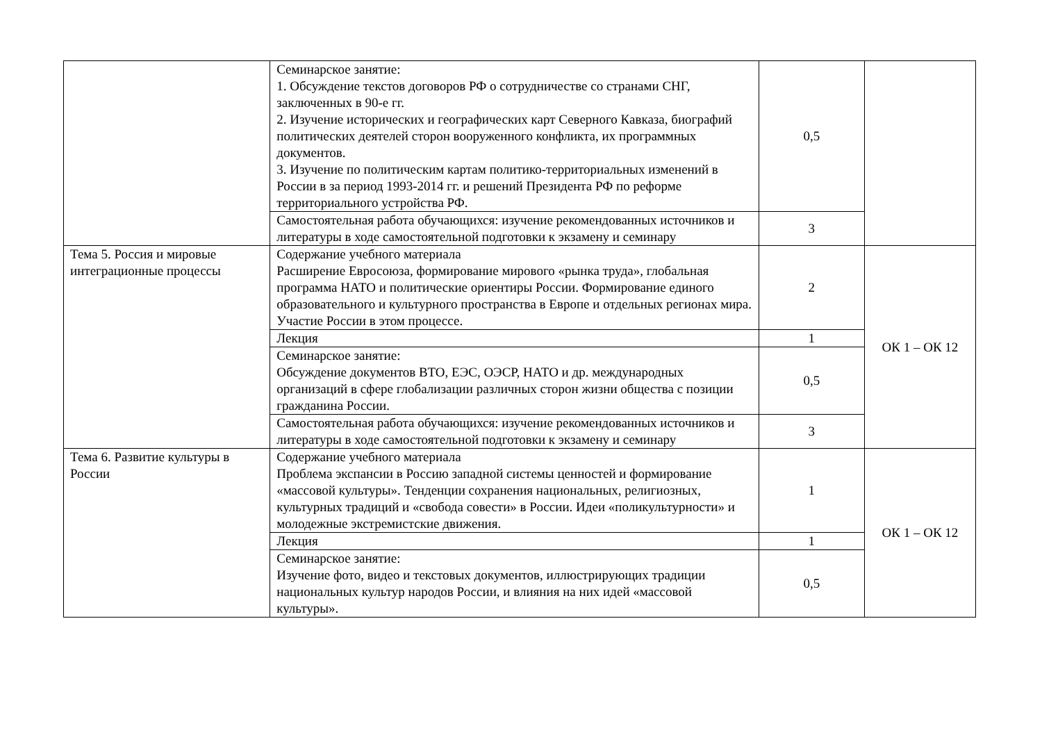| | Семинарское занятие: 1. Обсуждение текстов договоров РФ о сотрудничестве со странами СНГ, заключенных в 90-е гг. 2. Изучение исторических и географических карт Северного Кавказа, биографий политических деятелей сторон вооруженного конфликта, их программных документов. 3. Изучение по политическим картам политико-территориальных изменений в России в за период 1993-2014 гг. и решений Президента РФ по реформе территориального устройства РФ. | 0,5 | |
| | Самостоятельная работа обучающихся: изучение рекомендованных источников и литературы в ходе самостоятельной подготовки к экзамену и семинару | 3 | |
| Тема 5. Россия и мировые интеграционные процессы | Содержание учебного материала Расширение Евросоюза, формирование мирового «рынка труда», глобальная программа НАТО и политические ориентиры России. Формирование единого образовательного и культурного пространства в Европе и отдельных регионах мира. Участие России в этом процессе. | 2 | ОК 1 – ОК 12 |
| | Лекция | 1 | |
| | Семинарское занятие: Обсуждение документов ВТО, ЕЭС, ОЭСР, НАТО и др. международных организаций в сфере глобализации различных сторон жизни общества с позиции гражданина России. | 0,5 | |
| | Самостоятельная работа обучающихся: изучение рекомендованных источников и литературы в ходе самостоятельной подготовки к экзамену и семинару | 3 | |
| Тема 6. Развитие культуры в России | Содержание учебного материала Проблема экспансии в Россию западной системы ценностей и формирование «массовой культуры». Тенденции сохранения национальных, религиозных, культурных традиций и «свобода совести» в России. Идеи «поликультурности» и молодежные экстремистские движения. | 1 | ОК 1 – ОК 12 |
| | Лекция | 1 | |
| | Семинарское занятие: Изучение фото, видео и текстовых документов, иллюстрирующих традиции национальных культур народов России, и влияния на них идей «массовой культуры». | 0,5 | |